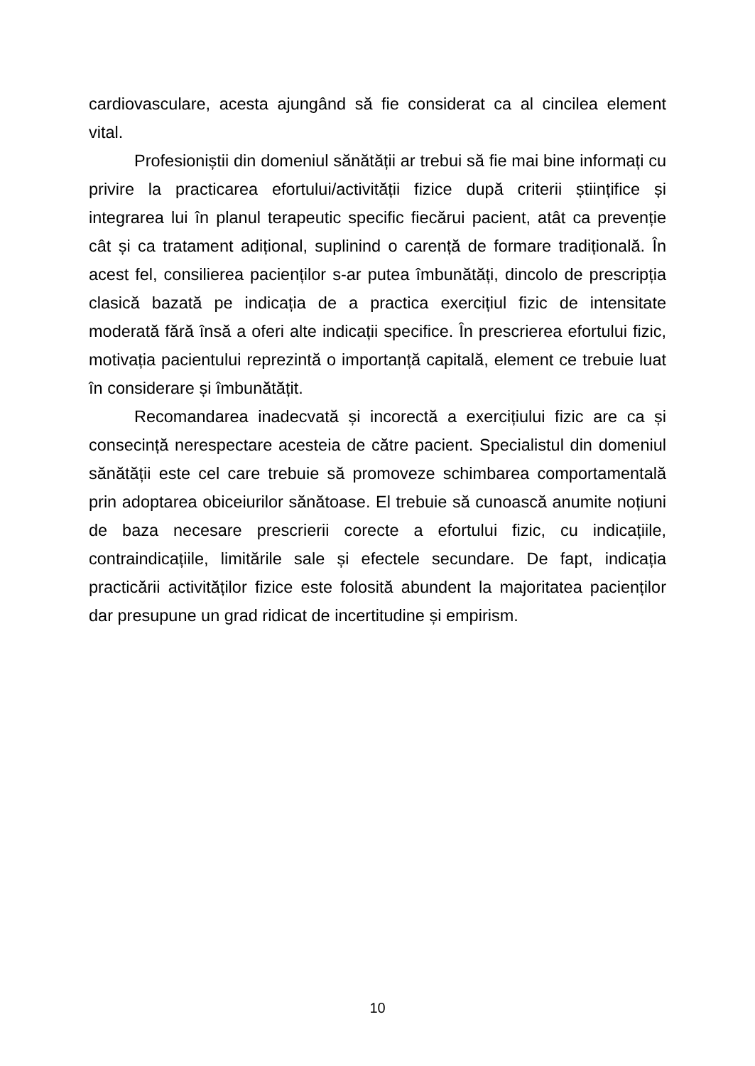cardiovasculare, acesta ajungând să fie considerat ca al cincilea element vital.
Profesioniștii din domeniul sănătății ar trebui să fie mai bine informați cu privire la practicarea efortului/activității fizice după criterii științifice și integrarea lui în planul terapeutic specific fiecărui pacient, atât ca prevenție cât și ca tratament adițional, suplinind o carență de formare tradițională. În acest fel, consilierea pacienților s-ar putea îmbunătăți, dincolo de prescripția clasică bazată pe indicația de a practica exercițiul fizic de intensitate moderată fără însă a oferi alte indicații specifice. În prescrierea efortului fizic, motivația pacientului reprezintă o importanță capitală, element ce trebuie luat în considerare și îmbunătățit.
Recomandarea inadecvată și incorectă a exercițiului fizic are ca și consecință nerespectare acesteia de către pacient. Specialistul din domeniul sănătății este cel care trebuie să promoveze schimbarea comportamentală prin adoptarea obiceiurilor sănătoase. El trebuie să cunoască anumite noțiuni de baza necesare prescrierii corecte a efortului fizic, cu indicațiile, contraindicațiile, limitările sale și efectele secundare. De fapt, indicația practicării activităților fizice este folosită abundent la majoritatea pacienților dar presupune un grad ridicat de incertitudine și empirism.
10